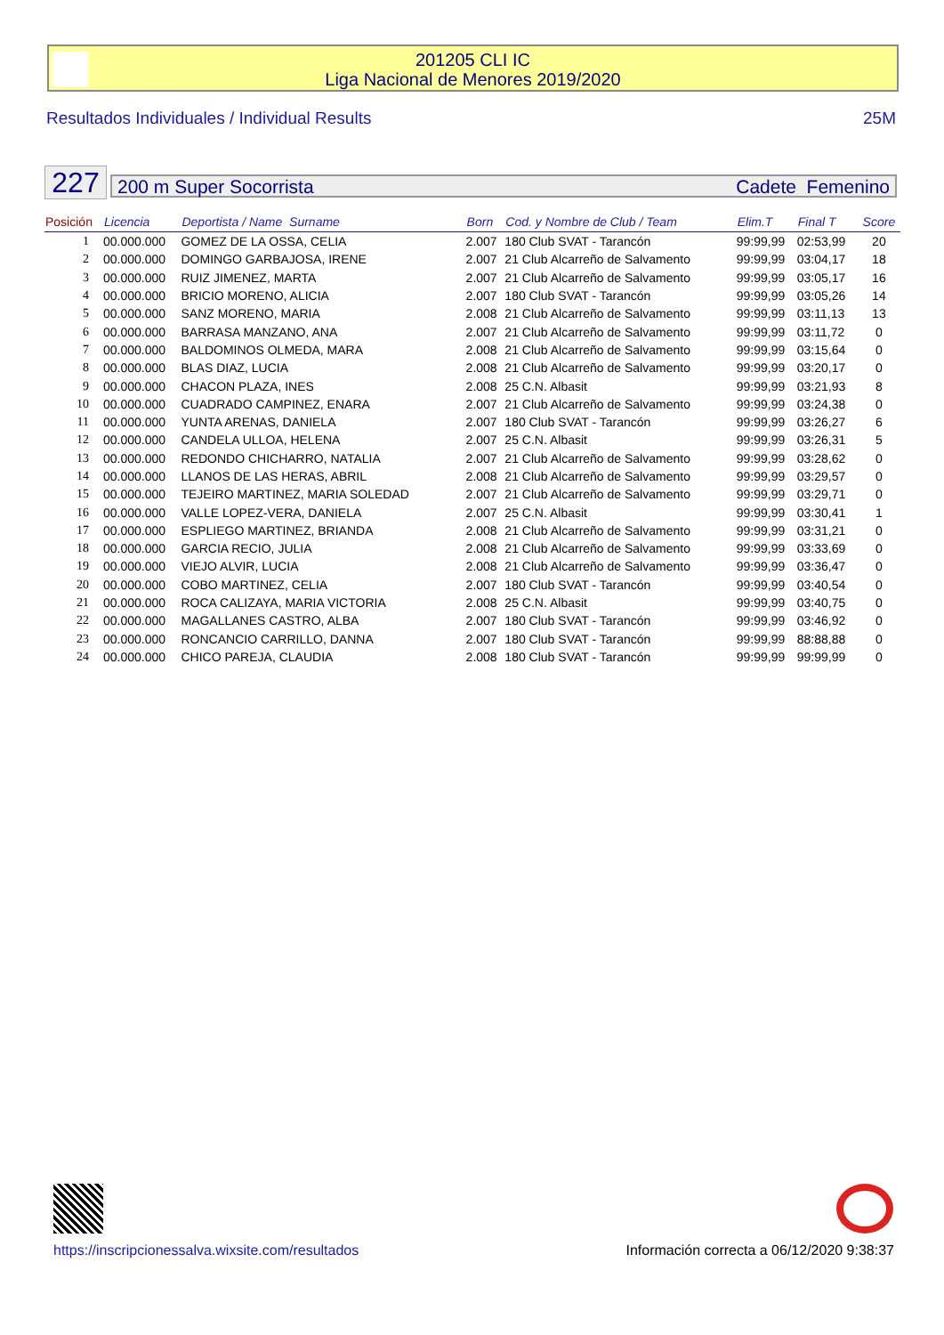201205 CLI IC
Liga Nacional de Menores 2019/2020
Resultados Individuales / Individual Results 25M
227 200 m Super Socorrista Cadete Femenino
| Posición | Licencia | Deportista / Name Surname | Born | Cod. y Nombre de Club / Team | Elim.T | Final T | Score |
| --- | --- | --- | --- | --- | --- | --- | --- |
| 1 | 00.000.000 | GOMEZ DE LA OSSA, CELIA | 2.007 | 180 Club SVAT - Tarancón | 99:99,99 | 02:53,99 | 20 |
| 2 | 00.000.000 | DOMINGO GARBAJOSA, IRENE | 2.007 | 21 Club Alcarreño de Salvamento | 99:99,99 | 03:04,17 | 18 |
| 3 | 00.000.000 | RUIZ JIMENEZ, MARTA | 2.007 | 21 Club Alcarreño de Salvamento | 99:99,99 | 03:05,17 | 16 |
| 4 | 00.000.000 | BRICIO MORENO, ALICIA | 2.007 | 180 Club SVAT - Tarancón | 99:99,99 | 03:05,26 | 14 |
| 5 | 00.000.000 | SANZ MORENO, MARIA | 2.008 | 21 Club Alcarreño de Salvamento | 99:99,99 | 03:11,13 | 13 |
| 6 | 00.000.000 | BARRASA MANZANO, ANA | 2.007 | 21 Club Alcarreño de Salvamento | 99:99,99 | 03:11,72 | 0 |
| 7 | 00.000.000 | BALDOMINOS OLMEDA, MARA | 2.008 | 21 Club Alcarreño de Salvamento | 99:99,99 | 03:15,64 | 0 |
| 8 | 00.000.000 | BLAS DIAZ, LUCIA | 2.008 | 21 Club Alcarreño de Salvamento | 99:99,99 | 03:20,17 | 0 |
| 9 | 00.000.000 | CHACON PLAZA, INES | 2.008 | 25 C.N. Albasit | 99:99,99 | 03:21,93 | 8 |
| 10 | 00.000.000 | CUADRADO CAMPINEZ, ENARA | 2.007 | 21 Club Alcarreño de Salvamento | 99:99,99 | 03:24,38 | 0 |
| 11 | 00.000.000 | YUNTA ARENAS, DANIELA | 2.007 | 180 Club SVAT - Tarancón | 99:99,99 | 03:26,27 | 6 |
| 12 | 00.000.000 | CANDELA ULLOA, HELENA | 2.007 | 25 C.N. Albasit | 99:99,99 | 03:26,31 | 5 |
| 13 | 00.000.000 | REDONDO CHICHARRO, NATALIA | 2.007 | 21 Club Alcarreño de Salvamento | 99:99,99 | 03:28,62 | 0 |
| 14 | 00.000.000 | LLANOS DE LAS HERAS, ABRIL | 2.008 | 21 Club Alcarreño de Salvamento | 99:99,99 | 03:29,57 | 0 |
| 15 | 00.000.000 | TEJEIRO MARTINEZ, MARIA SOLEDAD | 2.007 | 21 Club Alcarreño de Salvamento | 99:99,99 | 03:29,71 | 0 |
| 16 | 00.000.000 | VALLE LOPEZ-VERA, DANIELA | 2.007 | 25 C.N. Albasit | 99:99,99 | 03:30,41 | 1 |
| 17 | 00.000.000 | ESPLIEGO MARTINEZ, BRIANDA | 2.008 | 21 Club Alcarreño de Salvamento | 99:99,99 | 03:31,21 | 0 |
| 18 | 00.000.000 | GARCIA RECIO, JULIA | 2.008 | 21 Club Alcarreño de Salvamento | 99:99,99 | 03:33,69 | 0 |
| 19 | 00.000.000 | VIEJO ALVIR, LUCIA | 2.008 | 21 Club Alcarreño de Salvamento | 99:99,99 | 03:36,47 | 0 |
| 20 | 00.000.000 | COBO MARTINEZ, CELIA | 2.007 | 180 Club SVAT - Tarancón | 99:99,99 | 03:40,54 | 0 |
| 21 | 00.000.000 | ROCA CALIZAYA, MARIA VICTORIA | 2.008 | 25 C.N. Albasit | 99:99,99 | 03:40,75 | 0 |
| 22 | 00.000.000 | MAGALLANES CASTRO, ALBA | 2.007 | 180 Club SVAT - Tarancón | 99:99,99 | 03:46,92 | 0 |
| 23 | 00.000.000 | RONCANCIO CARRILLO, DANNA | 2.007 | 180 Club SVAT - Tarancón | 99:99,99 | 88:88,88 | 0 |
| 24 | 00.000.000 | CHICO PAREJA, CLAUDIA | 2.008 | 180 Club SVAT - Tarancón | 99:99,99 | 99:99,99 | 0 |
https://inscripcionessalva.wixsite.com/resultados
Información correcta a 06/12/2020 9:38:37